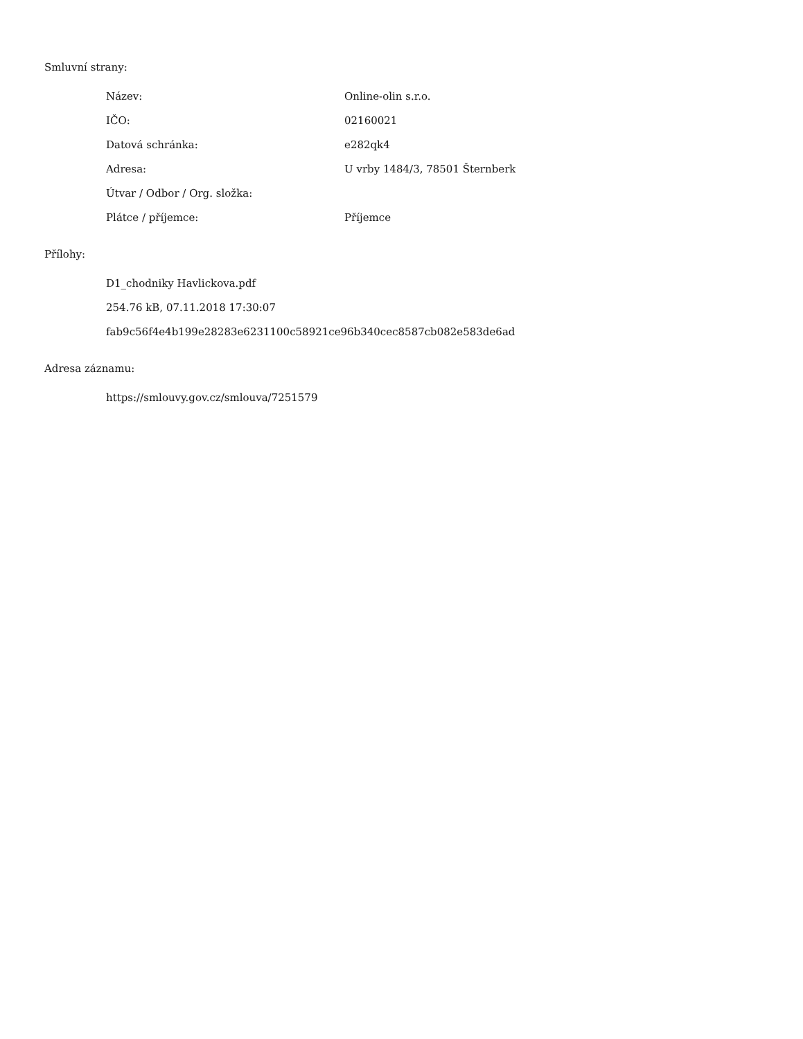Smluvní strany:
| Název: | Online-olin s.r.o. |
| IČO: | 02160021 |
| Datová schránka: | e282qk4 |
| Adresa: | U vrby 1484/3, 78501 Šternberk |
| Útvar / Odbor / Org. složka: | |
| Plátce / příjemce: | Příjemce |
Přílohy:
D1_chodniky Havlickova.pdf
254.76 kB, 07.11.2018 17:30:07
fab9c56f4e4b199e28283e6231100c58921ce96b340cec8587cb082e583de6ad
Adresa záznamu:
https://smlouvy.gov.cz/smlouva/7251579